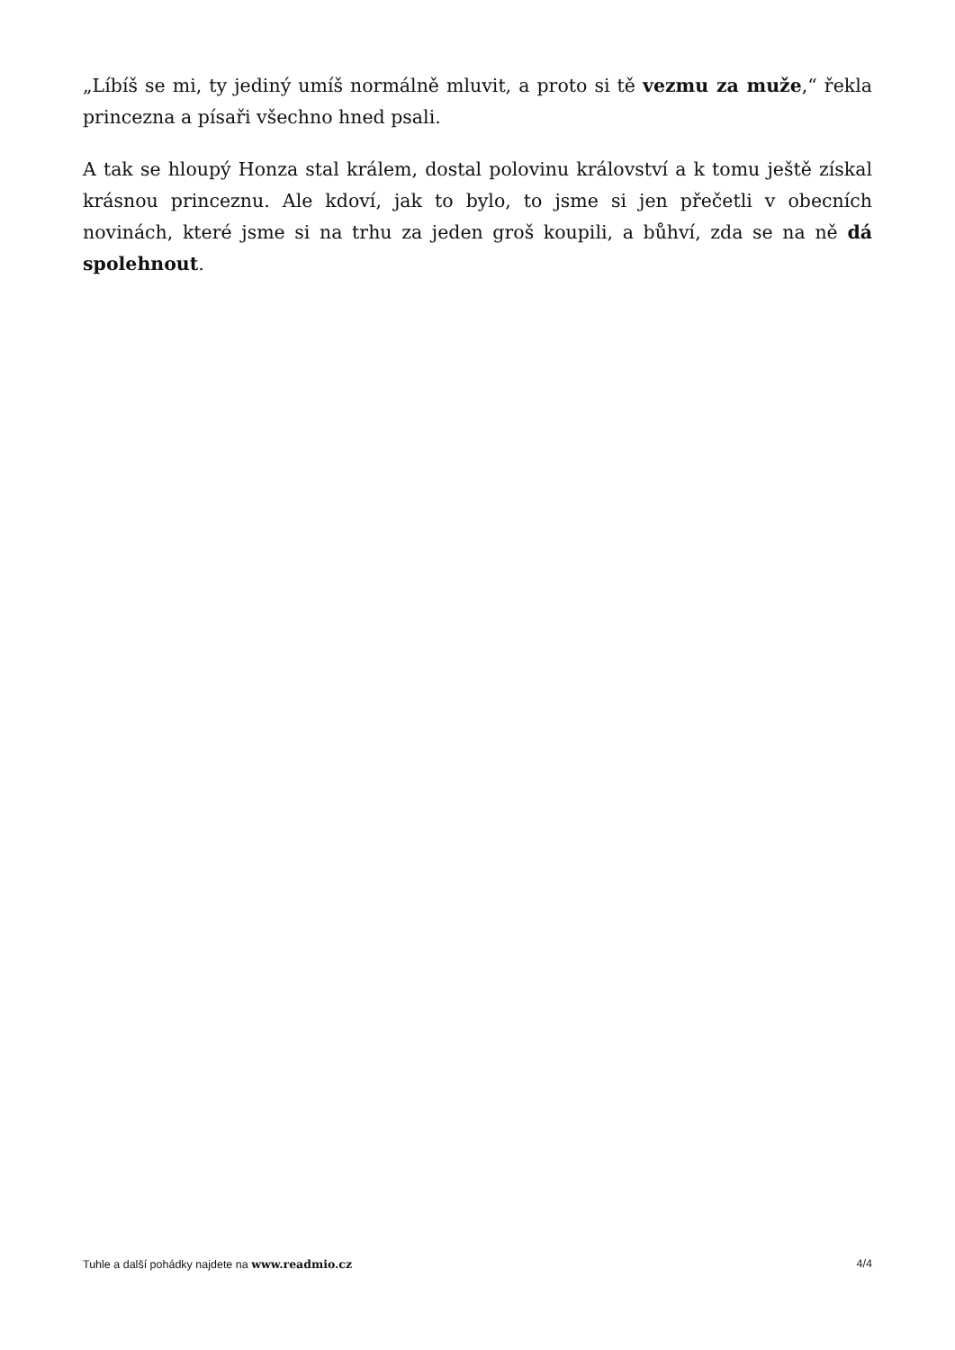„Líbíš se mi, ty jediný umíš normálně mluvit, a proto si tě vezmu za muže,“ řekla princezna a písaři všechno hned psali.
A tak se hloupý Honza stal králem, dostal polovinu království a k tomu ještě získal krásnou princeznu. Ale kdoví, jak to bylo, to jsme si jen přečetli v obecních novinách, které jsme si na trhu za jeden groš koupili, a bůhví, zda se na ně dá spolehnout.
Tuhle a další pohádky najdete na www.readmio.cz 4/4